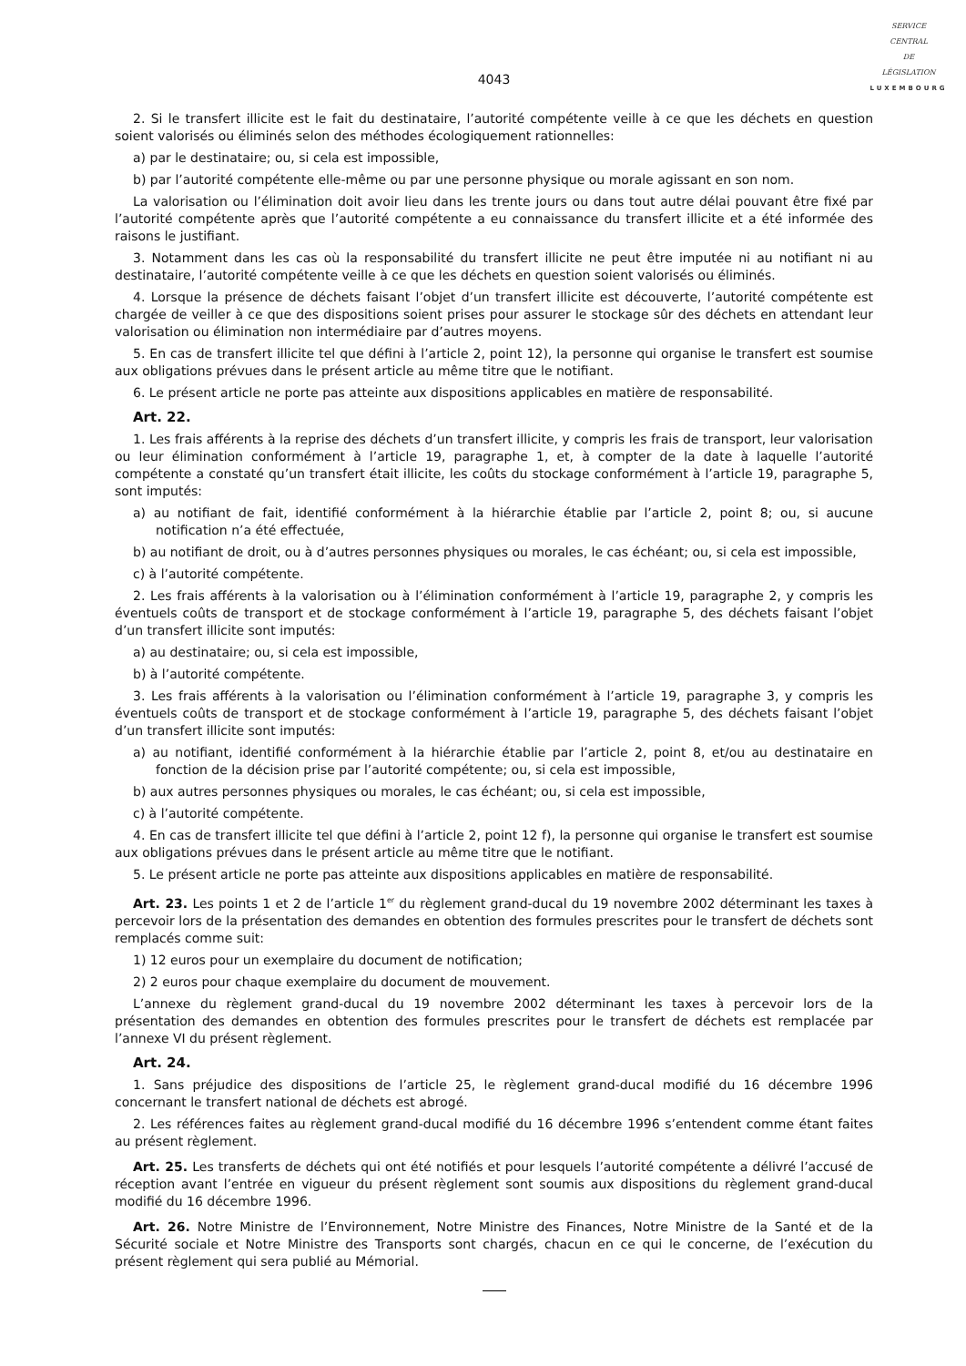SERVICE
CENTRAL
DE
LÉGISLATION
LUXEMBOURG
4043
2. Si le transfert illicite est le fait du destinataire, l’autorité compétente veille à ce que les déchets en question soient valorisés ou éliminés selon des méthodes écologiquement rationnelles:
a) par le destinataire; ou, si cela est impossible,
b) par l’autorité compétente elle-même ou par une personne physique ou morale agissant en son nom.
La valorisation ou l’élimination doit avoir lieu dans les trente jours ou dans tout autre délai pouvant être fixé par l’autorité compétente après que l’autorité compétente a eu connaissance du transfert illicite et a été informée des raisons le justifiant.
3. Notamment dans les cas où la responsabilité du transfert illicite ne peut être imputée ni au notifiant ni au destinataire, l’autorité compétente veille à ce que les déchets en question soient valorisés ou éliminés.
4. Lorsque la présence de déchets faisant l’objet d’un transfert illicite est découverte, l’autorité compétente est chargée de veiller à ce que des dispositions soient prises pour assurer le stockage sûr des déchets en attendant leur valorisation ou élimination non intermédiaire par d’autres moyens.
5. En cas de transfert illicite tel que défini à l’article 2, point 12), la personne qui organise le transfert est soumise aux obligations prévues dans le présent article au même titre que le notifiant.
6. Le présent article ne porte pas atteinte aux dispositions applicables en matière de responsabilité.
Art. 22.
1. Les frais afférents à la reprise des déchets d’un transfert illicite, y compris les frais de transport, leur valorisation ou leur élimination conformément à l’article 19, paragraphe 1, et, à compter de la date à laquelle l’autorité compétente a constaté qu’un transfert était illicite, les coûts du stockage conformément à l’article 19, paragraphe 5, sont imputés:
a) au notifiant de fait, identifié conformément à la hiérarchie établie par l’article 2, point 8; ou, si aucune notification n’a été effectuée,
b) au notifiant de droit, ou à d’autres personnes physiques ou morales, le cas échéant; ou, si cela est impossible,
c) à l’autorité compétente.
2. Les frais afférents à la valorisation ou à l’élimination conformément à l’article 19, paragraphe 2, y compris les éventuels coûts de transport et de stockage conformément à l’article 19, paragraphe 5, des déchets faisant l’objet d’un transfert illicite sont imputés:
a) au destinataire; ou, si cela est impossible,
b) à l’autorité compétente.
3. Les frais afférents à la valorisation ou l’élimination conformément à l’article 19, paragraphe 3, y compris les éventuels coûts de transport et de stockage conformément à l’article 19, paragraphe 5, des déchets faisant l’objet d’un transfert illicite sont imputés:
a) au notifiant, identifié conformément à la hiérarchie établie par l’article 2, point 8, et/ou au destinataire en fonction de la décision prise par l’autorité compétente; ou, si cela est impossible,
b) aux autres personnes physiques ou morales, le cas échéant; ou, si cela est impossible,
c) à l’autorité compétente.
4. En cas de transfert illicite tel que défini à l’article 2, point 12 f), la personne qui organise le transfert est soumise aux obligations prévues dans le présent article au même titre que le notifiant.
5. Le présent article ne porte pas atteinte aux dispositions applicables en matière de responsabilité.
Art. 23. Les points 1 et 2 de l’article 1<sup>er</sup> du règlement grand-ducal du 19 novembre 2002 déterminant les taxes à percevoir lors de la présentation des demandes en obtention des formules prescrites pour le transfert de déchets sont remplacés comme suit:
1) 12 euros pour un exemplaire du document de notification;
2) 2 euros pour chaque exemplaire du document de mouvement.
L’annexe du règlement grand-ducal du 19 novembre 2002 déterminant les taxes à percevoir lors de la présentation des demandes en obtention des formules prescrites pour le transfert de déchets est remplacée par l’annexe VI du présent règlement.
Art. 24.
1. Sans préjudice des dispositions de l’article 25, le règlement grand-ducal modifié du 16 décembre 1996 concernant le transfert national de déchets est abrogé.
2. Les références faites au règlement grand-ducal modifié du 16 décembre 1996 s’entendent comme étant faites au présent règlement.
Art. 25. Les transferts de déchets qui ont été notifiés et pour lesquels l’autorité compétente a délivré l’accusé de réception avant l’entrée en vigueur du présent règlement sont soumis aux dispositions du règlement grand-ducal modifié du 16 décembre 1996.
Art. 26. Notre Ministre de l’Environnement, Notre Ministre des Finances, Notre Ministre de la Santé et de la Sécurité sociale et Notre Ministre des Transports sont chargés, chacun en ce qui le concerne, de l’exécution du présent règlement qui sera publié au Mémorial.